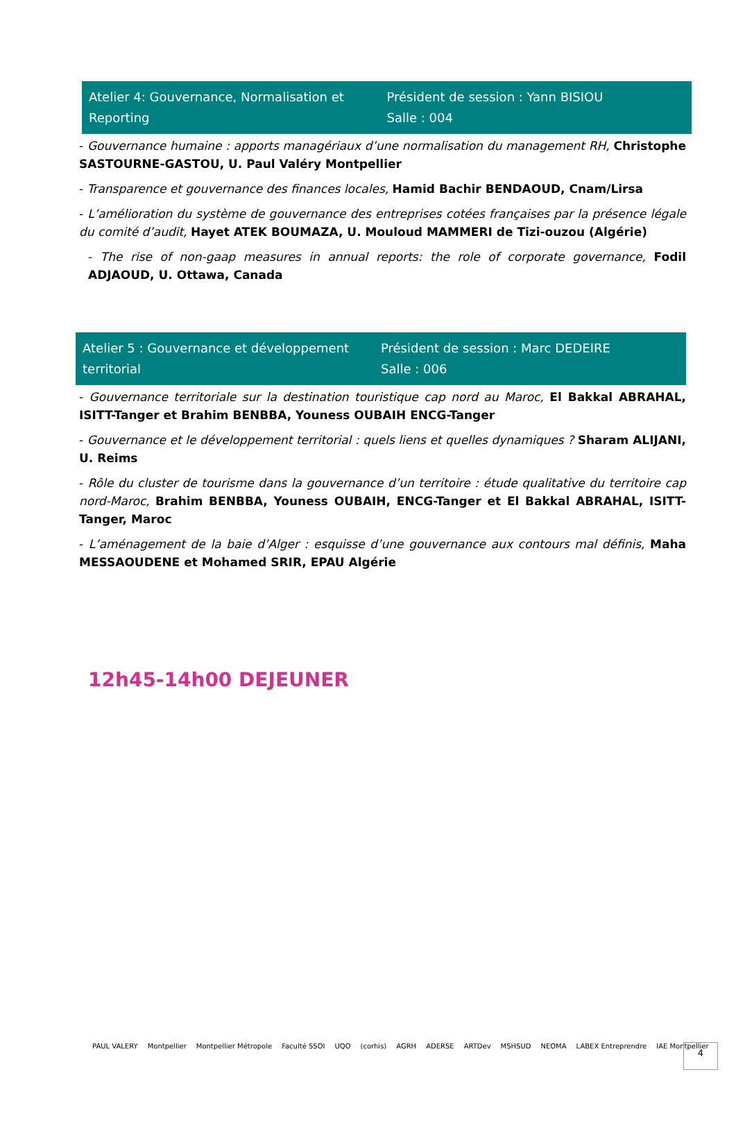Atelier 4: Gouvernance, Normalisation et Reporting
Président de session : Yann BISIOU
Salle : 004
- Gouvernance humaine : apports managériaux d’une normalisation du management RH, Christophe SASTOURNE-GASTOU, U. Paul Valéry Montpellier
- Transparence et gouvernance des finances locales, Hamid Bachir BENDAOUD, Cnam/Lirsa
- L’amélioration du système de gouvernance des entreprises cotées françaises par la présence légale du comité d’audit, Hayet ATEK BOUMAZA, U. Mouloud MAMMERI de Tizi-ouzou (Algérie)
- The rise of non-gaap measures in annual reports: the role of corporate governance, Fodil ADJAOUD, U. Ottawa, Canada
Atelier 5 : Gouvernance et développement territorial
Président de session : Marc DEDEIRE
Salle : 006
- Gouvernance territoriale sur la destination touristique cap nord au Maroc, El Bakkal ABRAHAL, ISITT-Tanger et Brahim BENBBA, Youness OUBAIH ENCG-Tanger
- Gouvernance et le développement territorial : quels liens et quelles dynamiques ? Sharam ALIJANI, U. Reims
- Rôle du cluster de tourisme dans la gouvernance d’un territoire : étude qualitative du territoire cap nord-Maroc, Brahim BENBBA, Youness OUBAIH, ENCG-Tanger et El Bakkal ABRAHAL, ISITT-Tanger, Maroc
- L’aménagement de la baie d’Alger : esquisse d’une gouvernance aux contours mal définis, Maha MESSAOUDENE et Mohamed SRIR, EPAU Algérie
12h45-14h00 DEJEUNER
PAUL VALERY Montpellier Montpellier Métropole Faculté SSOI UQO (corhis) AGRH ADERSE ARTDev MSHSUD NEOMA LABEX Entreprendre IAE Montpellier
4